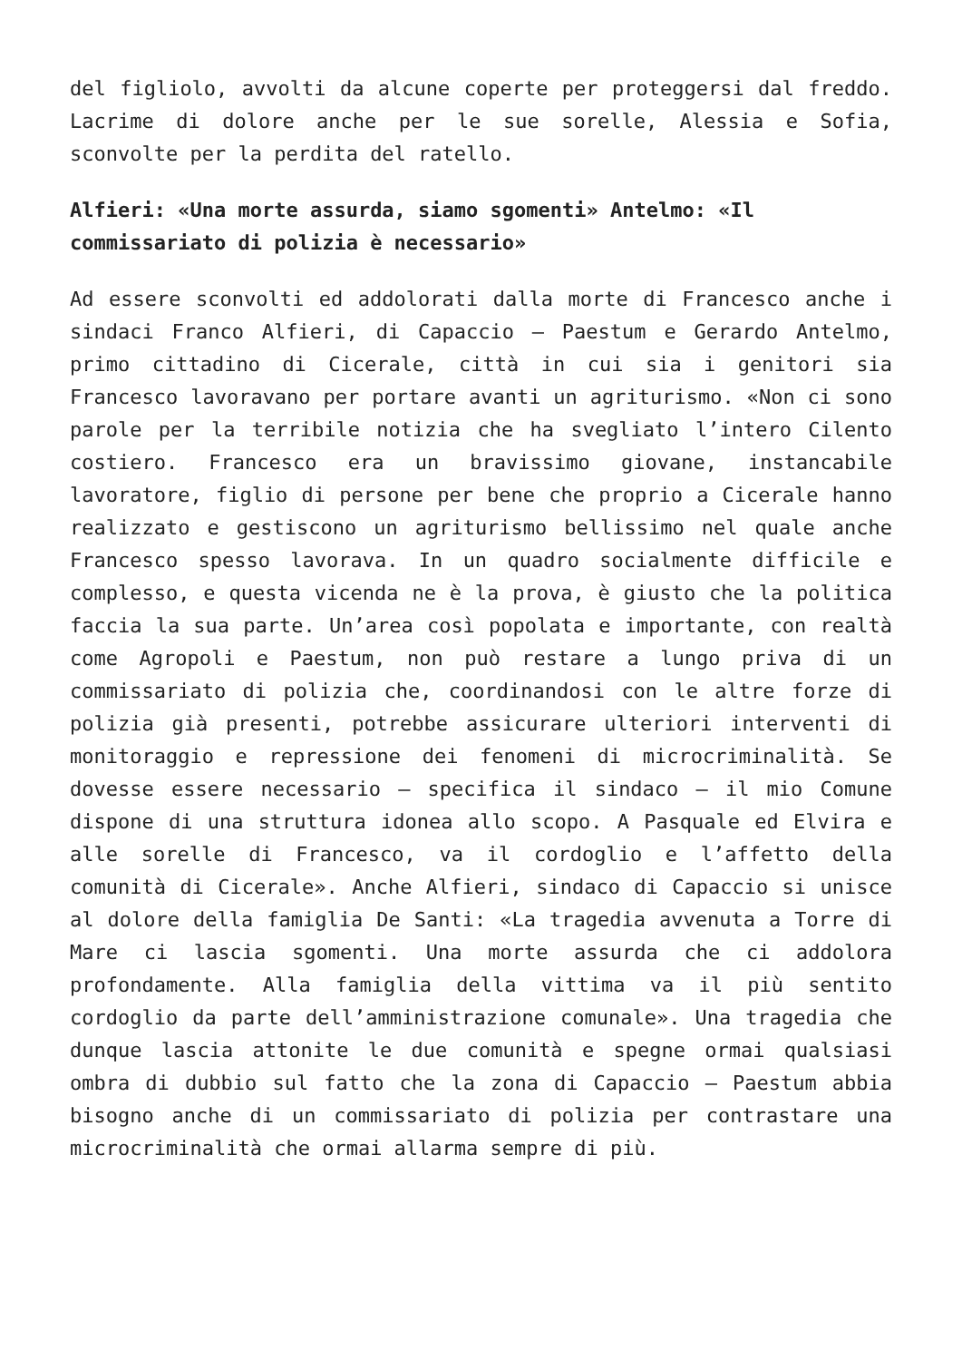del figliolo, avvolti da alcune coperte per proteggersi dal freddo. Lacrime di dolore anche per le sue sorelle, Alessia e Sofia, sconvolte per la perdita del ratello.
Alfieri: «Una morte assurda, siamo sgomenti» Antelmo: «Il commissariato di polizia è necessario»
Ad essere sconvolti ed addolorati dalla morte di Francesco anche i sindaci Franco Alfieri, di Capaccio – Paestum e Gerardo Antelmo, primo cittadino di Cicerale, città in cui sia i genitori sia Francesco lavoravano per portare avanti un agriturismo. «Non ci sono parole per la terribile notizia che ha svegliato l’intero Cilento costiero. Francesco era un bravissimo giovane, instancabile lavoratore, figlio di persone per bene che proprio a Cicerale hanno realizzato e gestiscono un agriturismo bellissimo nel quale anche Francesco spesso lavorava. In un quadro socialmente difficile e complesso, e questa vicenda ne è la prova, è giusto che la politica faccia la sua parte. Un’area così popolata e importante, con realtà come Agropoli e Paestum, non può restare a lungo priva di un commissariato di polizia che, coordinandosi con le altre forze di polizia già presenti, potrebbe assicurare ulteriori interventi di monitoraggio e repressione dei fenomeni di microcriminalità. Se dovesse essere necessario – specifica il sindaco – il mio Comune dispone di una struttura idonea allo scopo. A Pasquale ed Elvira e alle sorelle di Francesco, va il cordoglio e l’affetto della comunità di Cicerale». Anche Alfieri, sindaco di Capaccio si unisce al dolore della famiglia De Santi: «La tragedia avvenuta a Torre di Mare ci lascia sgomenti. Una morte assurda che ci addolora profondamente. Alla famiglia della vittima va il più sentito cordoglio da parte dell’amministrazione comunale». Una tragedia che dunque lascia attonite le due comunità e spegne ormai qualsiasi ombra di dubbio sul fatto che la zona di Capaccio – Paestum abbia bisogno anche di un commissariato di polizia per contrastare una microcriminalità che ormai allarma sempre di più.